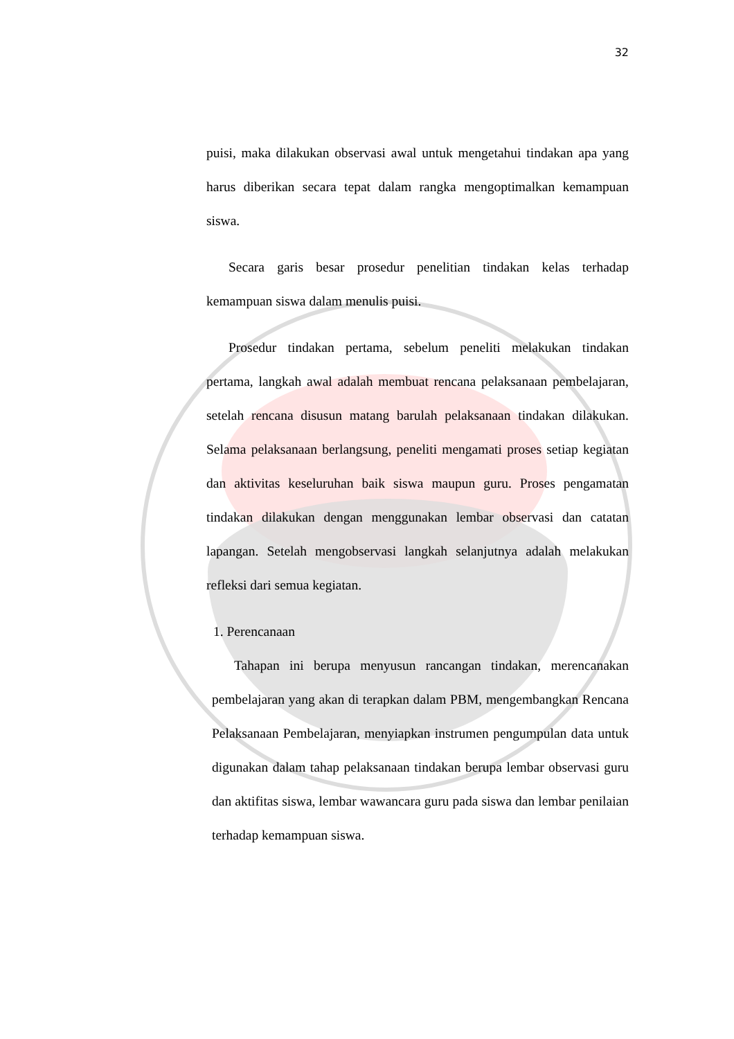32
puisi, maka dilakukan observasi awal untuk mengetahui tindakan apa yang harus diberikan secara tepat dalam rangka mengoptimalkan kemampuan siswa.
Secara garis besar prosedur penelitian tindakan kelas terhadap kemampuan siswa dalam menulis puisi.
Prosedur tindakan pertama, sebelum peneliti melakukan tindakan pertama, langkah awal adalah membuat rencana pelaksanaan pembelajaran, setelah rencana disusun matang barulah pelaksanaan tindakan dilakukan. Selama pelaksanaan berlangsung, peneliti mengamati proses setiap kegiatan dan aktivitas keseluruhan baik siswa maupun guru. Proses pengamatan tindakan dilakukan dengan menggunakan lembar observasi dan catatan lapangan. Setelah mengobservasi langkah selanjutnya adalah melakukan refleksi dari semua kegiatan.
1. Perencanaan
Tahapan ini berupa menyusun rancangan tindakan, merencanakan pembelajaran yang akan di terapkan dalam PBM, mengembangkan Rencana Pelaksanaan Pembelajaran, menyiapkan instrumen pengumpulan data untuk digunakan dalam tahap pelaksanaan tindakan berupa lembar observasi guru dan aktifitas siswa, lembar wawancara guru pada siswa dan lembar penilaian terhadap kemampuan siswa.